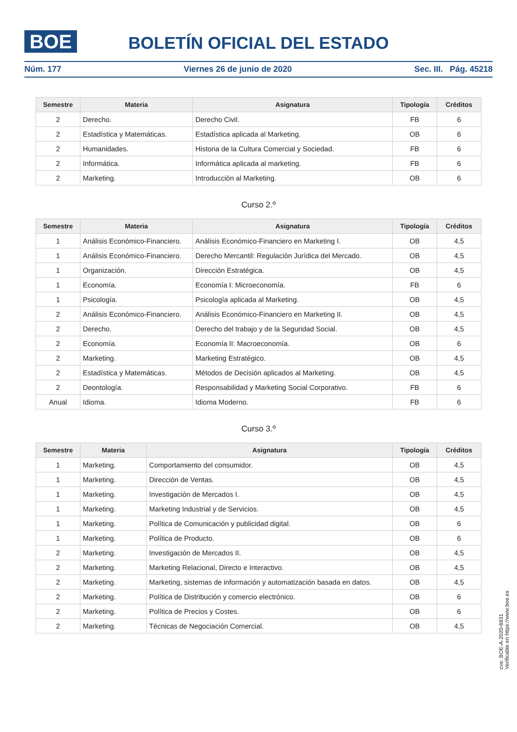BOE
BOLETÍN OFICIAL DEL ESTADO
Núm. 177 Viernes 26 de junio de 2020 Sec. III. Pág. 45218
| Semestre | Materia | Asignatura | Tipología | Créditos |
| --- | --- | --- | --- | --- |
| 2 | Derecho. | Derecho Civil. | FB | 6 |
| 2 | Estadística y Matemáticas. | Estadística aplicada al Marketing. | OB | 6 |
| 2 | Humanidades. | Historia de la Cultura Comercial y Sociedad. | FB | 6 |
| 2 | Informática. | Informática aplicada al marketing. | FB | 6 |
| 2 | Marketing. | Introducción al Marketing. | OB | 6 |
Curso 2.º
| Semestre | Materia | Asignatura | Tipología | Créditos |
| --- | --- | --- | --- | --- |
| 1 | Análisis Económico-Financiero. | Análisis Económico-Financiero en Marketing I. | OB | 4,5 |
| 1 | Análisis Económico-Financiero. | Derecho Mercantil: Regulación Jurídica del Mercado. | OB | 4,5 |
| 1 | Organización. | Dirección Estratégica. | OB | 4,5 |
| 1 | Economía. | Economía I: Microeconomía. | FB | 6 |
| 1 | Psicología. | Psicología aplicada al Marketing. | OB | 4,5 |
| 2 | Análisis Económico-Financiero. | Análisis Económico-Financiero en Marketing II. | OB | 4,5 |
| 2 | Derecho. | Derecho del trabajo y de la Seguridad Social. | OB | 4,5 |
| 2 | Economía. | Economía II: Macroeconomía. | OB | 6 |
| 2 | Marketing. | Marketing Estratégico. | OB | 4,5 |
| 2 | Estadística y Matemáticas. | Métodos de Decisión aplicados al Marketing. | OB | 4,5 |
| 2 | Deontología. | Responsabilidad y Marketing Social Corporativo. | FB | 6 |
| Anual | Idioma. | Idioma Moderno. | FB | 6 |
Curso 3.º
| Semestre | Materia | Asignatura | Tipología | Créditos |
| --- | --- | --- | --- | --- |
| 1 | Marketing. | Comportamiento del consumidor. | OB | 4,5 |
| 1 | Marketing. | Dirección de Ventas. | OB | 4,5 |
| 1 | Marketing. | Investigación de Mercados I. | OB | 4,5 |
| 1 | Marketing. | Marketing Industrial y de Servicios. | OB | 4,5 |
| 1 | Marketing. | Política de Comunicación y publicidad digital. | OB | 6 |
| 1 | Marketing. | Política de Producto. | OB | 6 |
| 2 | Marketing. | Investigación de Mercados II. | OB | 4,5 |
| 2 | Marketing. | Marketing Relacional, Directo e Interactivo. | OB | 4,5 |
| 2 | Marketing. | Marketing, sistemas de información y automatización basada en datos. | OB | 4,5 |
| 2 | Marketing. | Política de Distribución y comercio electrónico. | OB | 6 |
| 2 | Marketing. | Política de Precios y Costes. | OB | 6 |
| 2 | Marketing. | Técnicas de Negociación Comercial. | OB | 4,5 |
cve: BOE-A-2020-6831
Verificable en https://www.boe.es